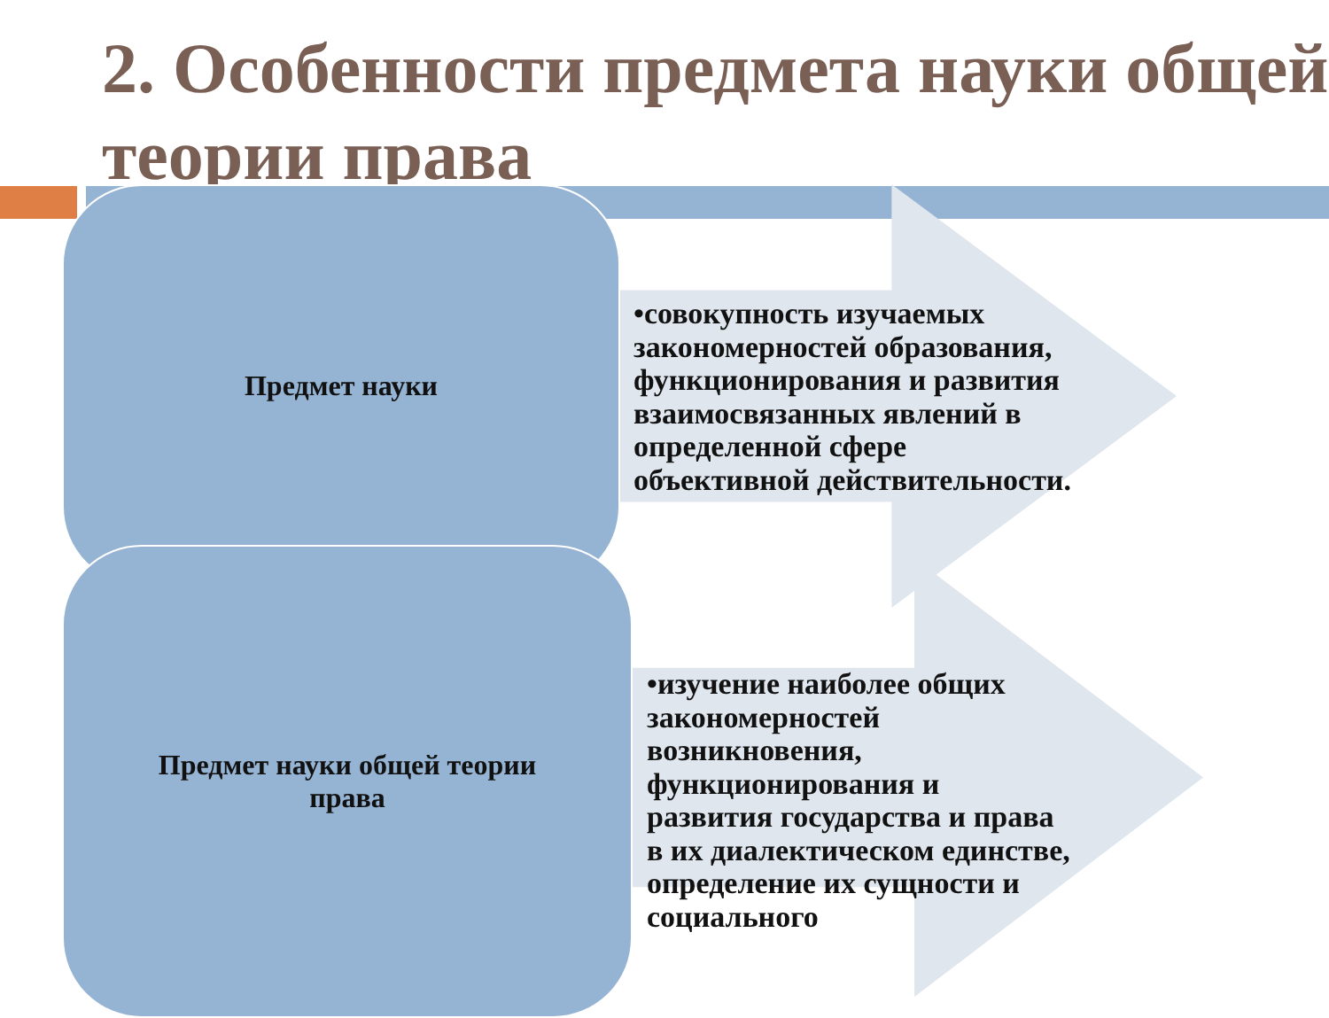2. Особенности предмета науки общей теории права
Предмет науки
Предмет науки общей теории
права
•совокупность изучаемых закономерностей образования, функционирования и развития взаимосвязанных явлений в определенной сфере объективной действительности.
•изучение наиболее общих закономерностей возникновения, функционирования и развития государства и права в их диалектическом единстве, определение их сущности и социального